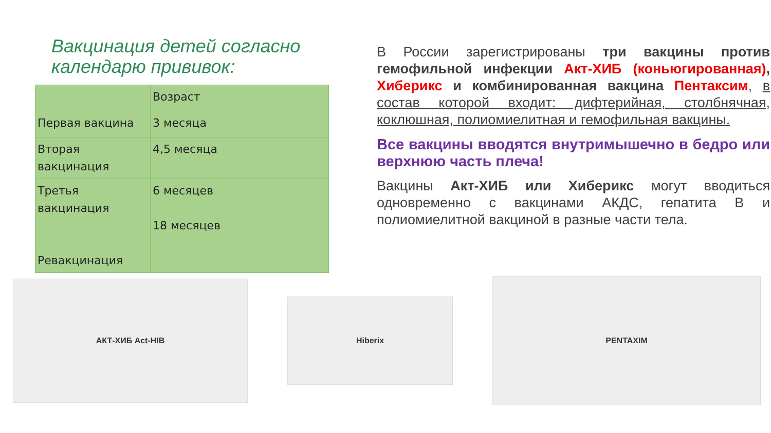Вакцинация детей согласно календарю прививок:
| | Возраст |
| Первая вакцина | 3 месяца |
| Вторая вакцинация | 4,5 месяца |
| Третья вакцинация Ревакцинация | 6 месяцев 18 месяцев |
В России зарегистрированы три вакцины против гемофильной инфекции Акт-ХИБ (коньюгированная), Хиберикс и комбинированная вакцина Пентаксим, в состав которой входит: дифтерийная, столбнячная, коклюшная, полиомиелитная и гемофильная вакцины.
Все вакцины вводятся внутримышечно в бедро или верхнюю часть плеча!
Вакцины Акт-ХИБ или Хиберикс могут вводиться одновременно с вакцинами АКДС, гепатита В и полиомиелитной вакциной в разные части тела.
АКТ-ХИБ Act-HIB
Hiberix
PENTAXIM